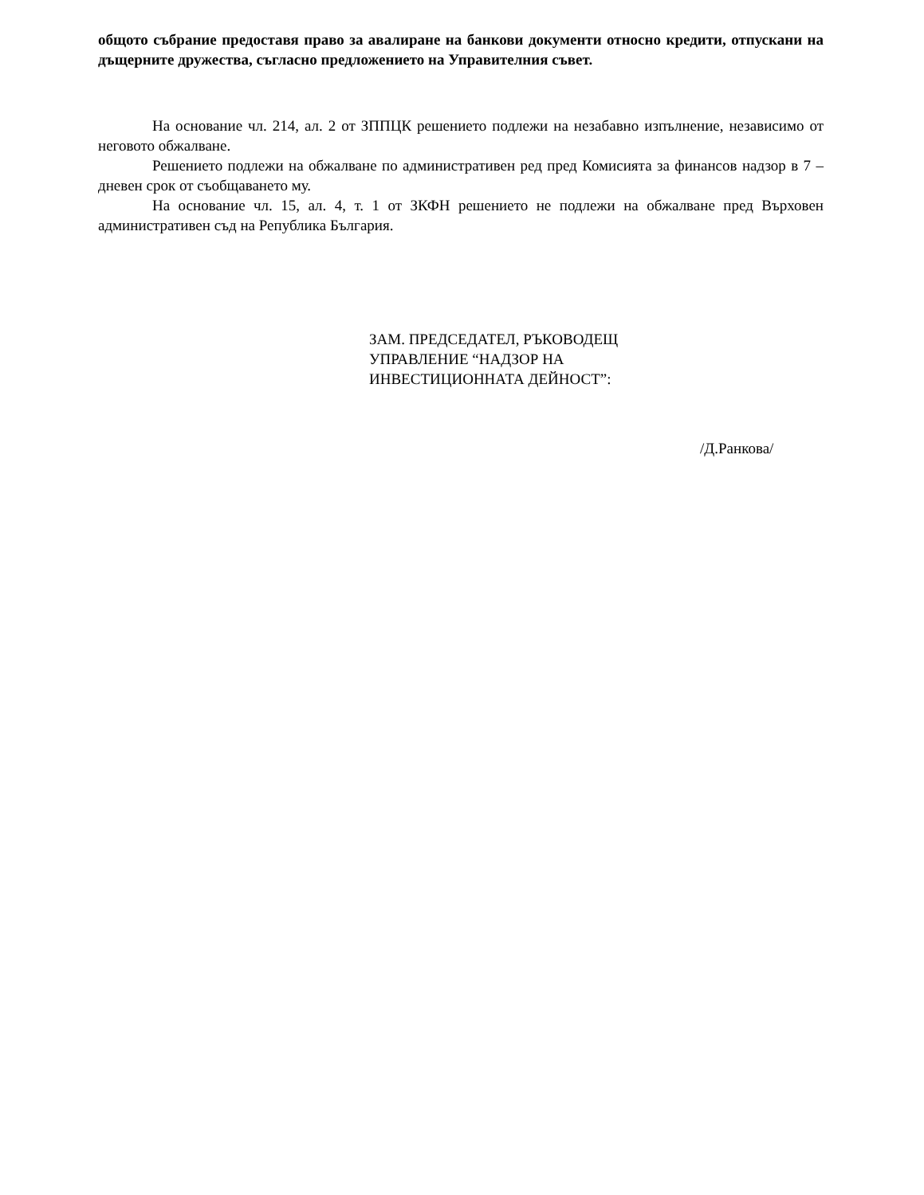общото събрание предоставя право за авалиране на банкови документи относно кредити, отпускани на дъщерните дружества, съгласно предложението на Управителния съвет.
На основание чл. 214, ал. 2 от ЗППЦК решението подлежи на незабавно изпълнение, независимо от неговото обжалване.
Решението подлежи на обжалване по административен ред пред Комисията за финансов надзор в 7 – дневен срок от съобщаването му.
На основание чл. 15, ал. 4, т. 1 от ЗКФН решението не подлежи на обжалване пред Върховен административен съд на Република България.
ЗАМ. ПРЕДСЕДАТЕЛ, РЪКОВОДЕЩ
УПРАВЛЕНИЕ “НАДЗОР НА
ИНВЕСТИЦИОННАТА ДЕЙНОСТ”:
/Д.Ранкова/